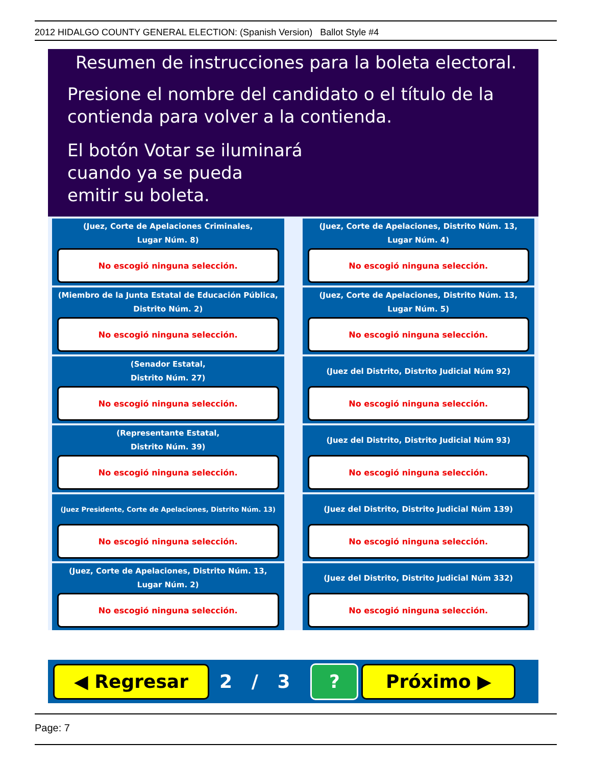2012 HIDALGO COUNTY GENERAL ELECTION: (Spanish Version) Ballot Style #4
Resumen de instrucciones para la boleta electoral.
Presione el nombre del candidato o el título de la contienda para volver a la contienda.
El botón Votar se iluminará
cuando ya se pueda
emitir su boleta.
(Juez, Corte de Apelaciones Criminales,
Lugar Núm. 8)
No escogió ninguna selección.
(Juez, Corte de Apelaciones, Distrito Núm. 13,
Lugar Núm. 4)
No escogió ninguna selección.
(Miembro de la Junta Estatal de Educación Pública,
Distrito Núm. 2)
No escogió ninguna selección.
(Juez, Corte de Apelaciones, Distrito Núm. 13,
Lugar Núm. 5)
No escogió ninguna selección.
(Senador Estatal,
Distrito Núm. 27)
No escogió ninguna selección.
(Juez del Distrito, Distrito Judicial Núm 92)
No escogió ninguna selección.
(Representante Estatal,
Distrito Núm. 39)
No escogió ninguna selección.
(Juez del Distrito, Distrito Judicial Núm 93)
No escogió ninguna selección.
(Juez Presidente, Corte de Apelaciones, Distrito Núm. 13)
No escogió ninguna selección.
(Juez del Distrito, Distrito Judicial Núm 139)
No escogió ninguna selección.
(Juez, Corte de Apelaciones, Distrito Núm. 13,
Lugar Núm. 2)
No escogió ninguna selección.
(Juez del Distrito, Distrito Judicial Núm 332)
No escogió ninguna selección.
◀ Regresar
2 / 3
?
Próximo ▶
Page: 7